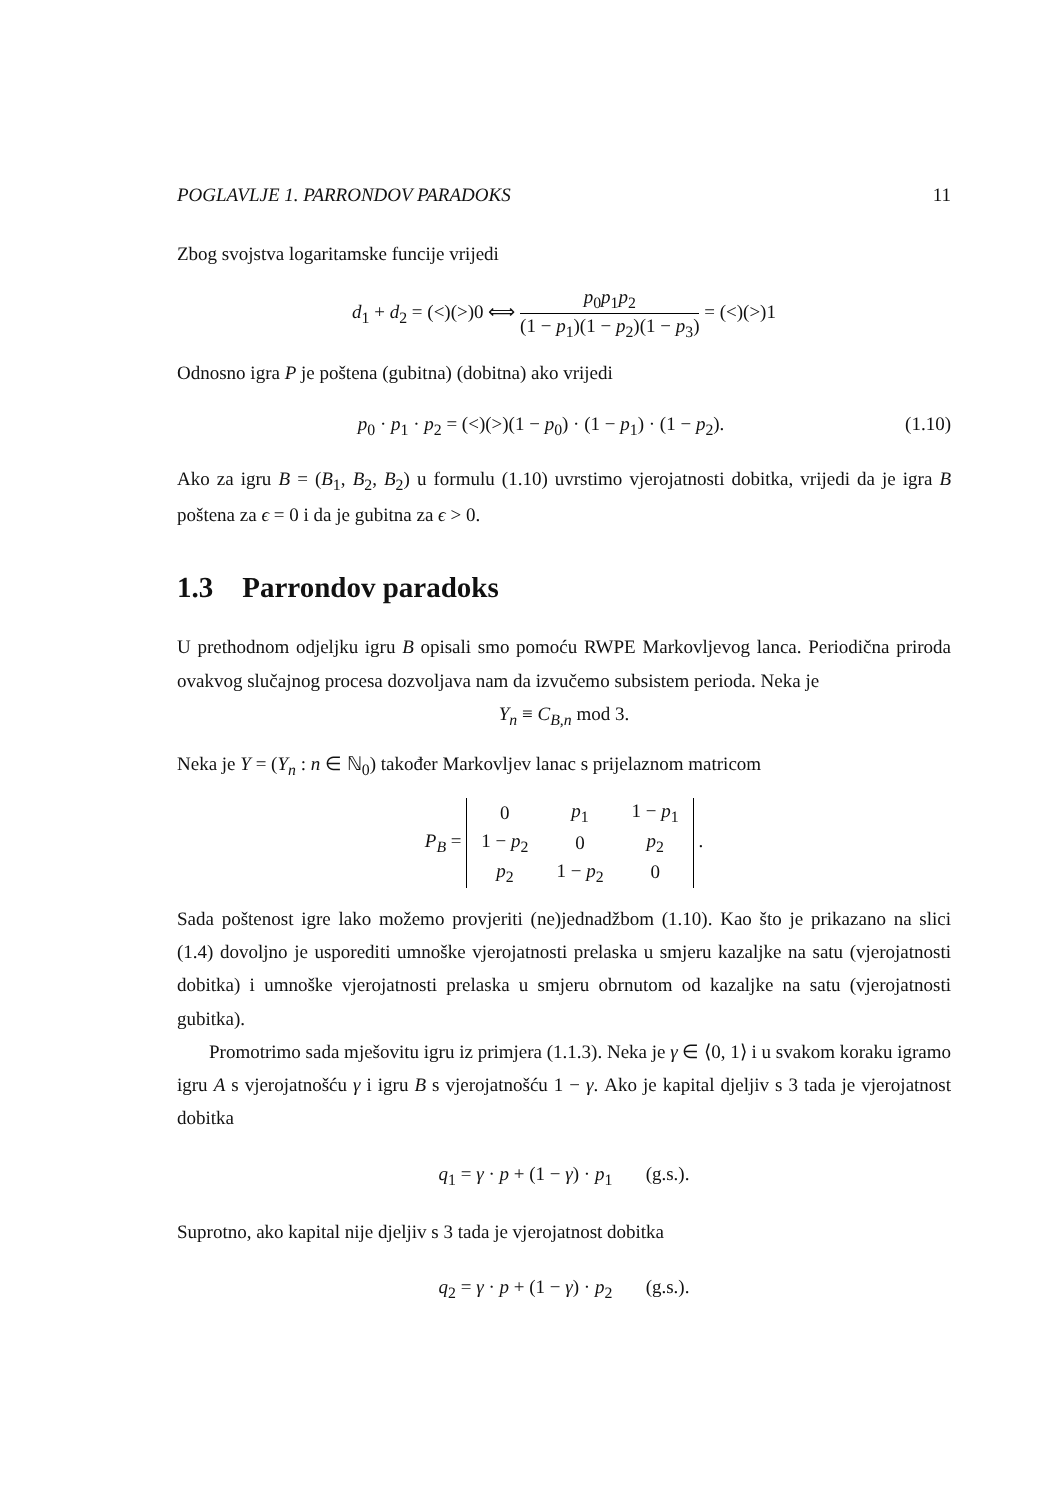POGLAVLJE 1. PARRONDOV PARADOKS 11
Zbog svojstva logaritamske funcije vrijedi
d<sub>1</sub> + d<sub>2</sub> = (<)(>)0 ⟺ p<sub>0</sub>p<sub>1</sub>p<sub>2</sub> (1 − p<sub>1</sub>)(1 − p<sub>2</sub>)(1 − p<sub>3</sub>) = (<)(>)1
Odnosno igra P je poštena (gubitna) (dobitna) ako vrijedi
p<sub>0</sub> · p<sub>1</sub> · p<sub>2</sub> = (<)(>)(1 − p<sub>0</sub>) · (1 − p<sub>1</sub>) · (1 − p<sub>2</sub>). (1.10)
Ako za igru B = (B<sub>1</sub>, B<sub>2</sub>, B<sub>2</sub>) u formulu (1.10) uvrstimo vjerojatnosti dobitka, vrijedi da je igra B poštena za ϵ = 0 i da je gubitna za ϵ > 0.
1.3 Parrondov paradoks
U prethodnom odjeljku igru B opisali smo pomoću RWPE Markovljevog lanca. Periodična priroda ovakvog slučajnog procesa dozvoljava nam da izvučemo subsistem perioda. Neka je
Y<sub>n</sub> ≡ C<sub>B,n</sub> mod 3.
Neka je Y = (Y<sub>n</sub> : n ∈ ℕ<sub>0</sub>) također Markovljev lanac s prijelaznom matricom
P<sub>B</sub> =
| 0 | p<sub>1</sub> | 1 − p<sub>1</sub> |
| 1 − p<sub>2</sub> | 0 | p<sub>2</sub> |
| p<sub>2</sub> | 1 − p<sub>2</sub> | 0 |
.
Sada poštenost igre lako možemo provjeriti (ne)jednadžbom (1.10). Kao što je prikazano na slici (1.4) dovoljno je usporediti umnoške vjerojatnosti prelaska u smjeru kazaljke na satu (vjerojatnosti dobitka) i umnoške vjerojatnosti prelaska u smjeru obrnutom od kazaljke na satu (vjerojatnosti gubitka).
Promotrimo sada mješovitu igru iz primjera (1.1.3). Neka je γ ∈ ⟨0, 1⟩ i u svakom koraku igramo igru A s vjerojatnošću γ i igru B s vjerojatnošću 1 − γ. Ako je kapital djeljiv s 3 tada je vjerojatnost dobitka
q<sub>1</sub> = γ · p + (1 − γ) · p<sub>1</sub> (g.s.).
Suprotno, ako kapital nije djeljiv s 3 tada je vjerojatnost dobitka
q<sub>2</sub> = γ · p + (1 − γ) · p<sub>2</sub> (g.s.).